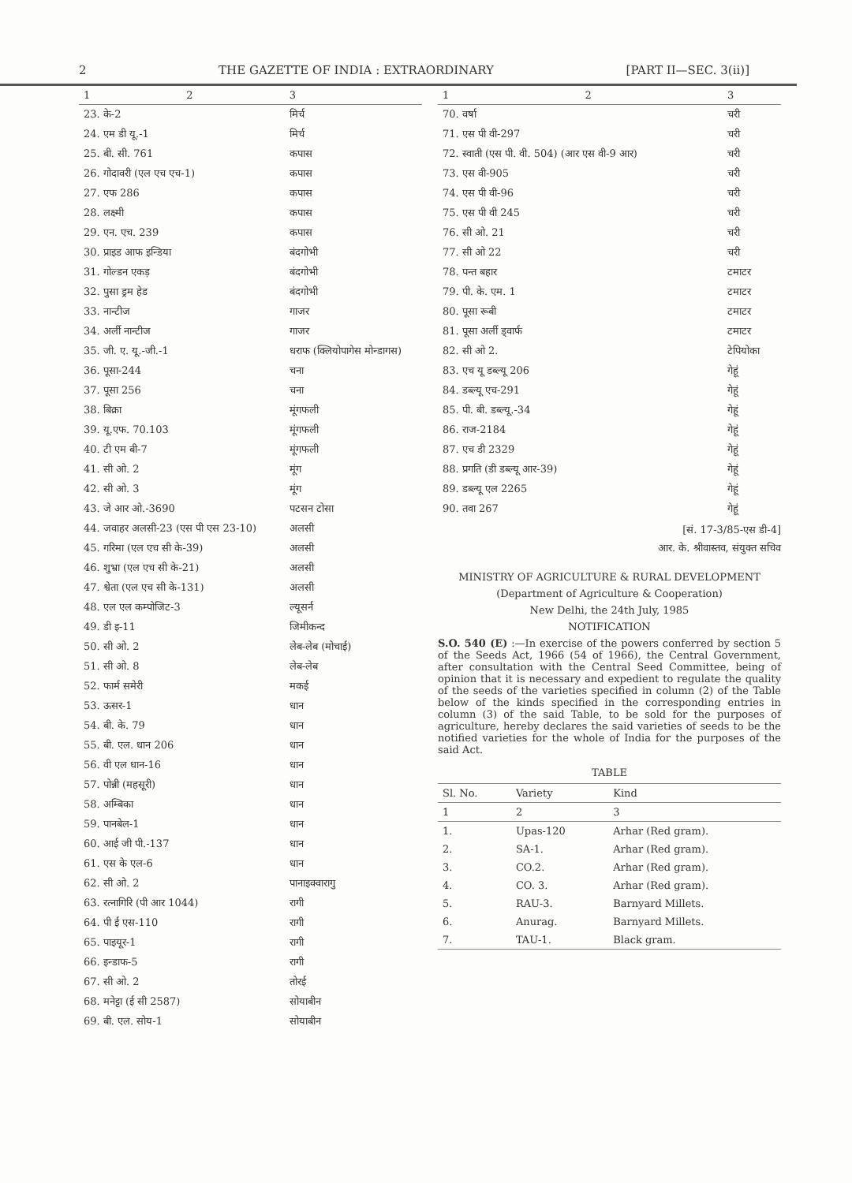2 THE GAZETTE OF INDIA : EXTRAORDINARY [PART II—SEC. 3(ii)]
| 1 | 2 | 3 |
| --- | --- | --- |
| 23. के-2 | | मिर्च |
| 24. एम डी यू.-1 | | मिर्च |
| 25. बी. सी. 761 | | कपास |
| 26. गोदावरी (एल एच एच-1) | | कपास |
| 27. एफ 286 | | कपास |
| 28. लक्ष्मी | | कपास |
| 29. एन. एच. 239 | | कपास |
| 30. प्राइड आफ इन्डिया | | बंदगोभी |
| 31. गोल्डन एकड़ | | बंदगोभी |
| 32. पुसा ड्रम हेड | | बंदगोभी |
| 33. नान्टीज | | गाजर |
| 34. अर्ली नान्टीज | | गाजर |
| 35. जी. ए. यू.-जी.-1 | | धराफ (क्लियोपागेस मोन्डागस) |
| 36. पूसा-244 | | चना |
| 37. पूसा 256 | | चना |
| 38. बिक्रा | | मूंगफली |
| 39. यू.एफ. 70.103 | | मूंगफली |
| 40. टी एम बी-7 | | मूंगफली |
| 41. सी ओ. 2 | | मूंग |
| 42. सी ओ. 3 | | मूंग |
| 43. जे आर ओ.-3690 | | पटसन टोसा |
| 44. जवाहर अलसी-23 (एस पी एस 23-10) | | अलसी |
| 45. गरिमा (एल एच सी के-39) | | अलसी |
| 46. शुभ्रा (एल एच सी के-21) | | अलसी |
| 47. श्वेता (एल एच सी के-131) | | अलसी |
| 48. एल एल कम्पोजिट-3 | | ल्यूसर्न |
| 49. डी इ-11 | | जिमीकन्द |
| 50. सी ओ. 2 | | लेब-लेब (मोचाई) |
| 51. सी ओ. 8 | | लेब-लेब |
| 52. फार्म समेरी | | मकई |
| 53. ऊसर-1 | | धान |
| 54. बी. के. 79 | | धान |
| 55. बी. एल. धान 206 | | धान |
| 56. वी एल धान-16 | | धान |
| 57. पोन्नी (महसूरी) | | धान |
| 58. अम्बिका | | धान |
| 59. पानबेल-1 | | धान |
| 60. आई जी पी.-137 | | धान |
| 61. एस के एल-6 | | धान |
| 62. सी ओ. 2 | | पानाइक्वारागु |
| 63. रत्नागिरि (पी आर 1044) | | रागी |
| 64. पी ई एस-110 | | रागी |
| 65. पाइयूर-1 | | रागी |
| 66. इन्डाफ-5 | | रागी |
| 67. सी ओ. 2 | | तोरई |
| 68. मनेट्टा (ई सी 2587) | | सोयाबीन |
| 69. बी. एल. सोय-1 | | सोयाबीन |
| 1 | 2 | 3 |
| --- | --- | --- |
| 70. वर्षा | | चरी |
| 71. एस पी वी-297 | | चरी |
| 72. स्वाती (एस पी. वी. 504) (आर एस वी-9 आर) | | चरी |
| 73. एस वी-905 | | चरी |
| 74. एस पी वी-96 | | चरी |
| 75. एस पी वी 245 | | चरी |
| 76. सी ओ. 21 | | चरी |
| 77. सी ओ 22 | | चरी |
| 78. पन्त बहार | | टमाटर |
| 79. पी. के. एम. 1 | | टमाटर |
| 80. पूसा रूबी | | टमाटर |
| 81. पूसा अर्ली ड्वार्फ | | टमाटर |
| 82. सी ओ 2. | | टेपियोका |
| 83. एच यू डब्ल्यू 206 | | गेहूं |
| 84. डब्ल्यू एच-291 | | गेहूं |
| 85. पी. बी. डब्ल्यू.-34 | | गेहूं |
| 86. राज-2184 | | गेहूं |
| 87. एच डी 2329 | | गेहूं |
| 88. प्रगति (डी डब्ल्यू आर-39) | | गेहूं |
| 89. डब्ल्यू एल 2265 | | गेहूं |
| 90. तवा 267 | | गेहूं |
[सं. 17-3/85-एस डी-4]
आर. के. श्रीवास्तव, संयुक्त सचिव
MINISTRY OF AGRICULTURE & RURAL DEVELOPMENT
(Department of Agriculture & Cooperation)
New Delhi, the 24th July, 1985
NOTIFICATION
S.O. 540 (E) :—In exercise of the powers conferred by section 5 of the Seeds Act, 1966 (54 of 1966), the Central Government, after consultation with the Central Seed Committee, being of opinion that it is necessary and expedient to regulate the quality of the seeds of the varieties specified in column (2) of the Table below of the kinds specified in the corresponding entries in column (3) of the said Table, to be sold for the purposes of agriculture, hereby declares the said varieties of seeds to be the notified varieties for the whole of India for the purposes of the said Act.
TABLE
| Sl. No. | Variety | Kind |
| --- | --- | --- |
| 1 | 2 | 3 |
| 1. | Upas-120 | Arhar (Red gram). |
| 2. | SA-1. | Arhar (Red gram). |
| 3. | CO.2. | Arhar (Red gram). |
| 4. | CO. 3. | Arhar (Red gram). |
| 5. | RAU-3. | Barnyard Millets. |
| 6. | Anurag. | Barnyard Millets. |
| 7. | TAU-1. | Black gram. |